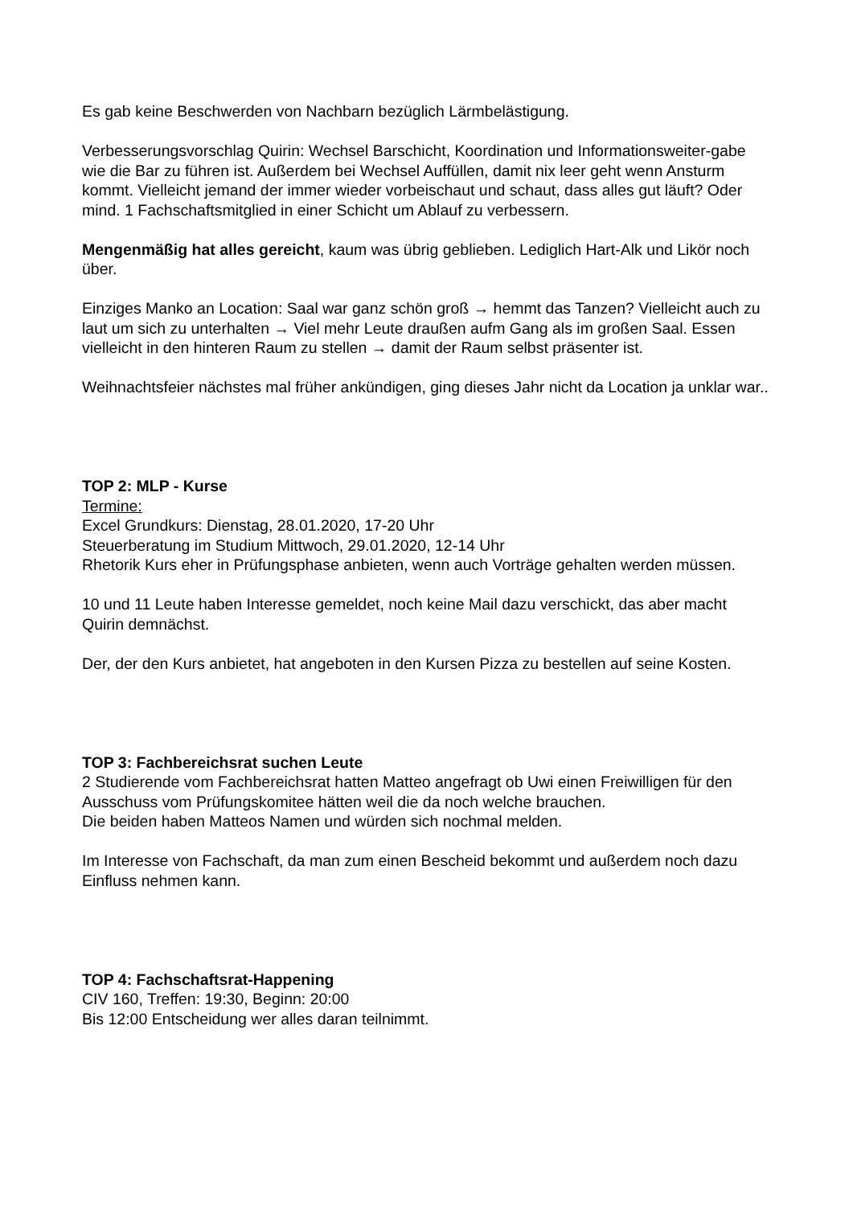Es gab keine Beschwerden von Nachbarn bezüglich Lärmbelästigung.
Verbesserungsvorschlag Quirin: Wechsel Barschicht, Koordination und Informationsweiter-gabe wie die Bar zu führen ist. Außerdem bei Wechsel Auffüllen, damit nix leer geht wenn Ansturm kommt. Vielleicht jemand der immer wieder vorbeischaut und schaut, dass alles gut läuft? Oder mind. 1 Fachschaftsmitglied in einer Schicht um Ablauf zu verbessern.
Mengenmäßig hat alles gereicht, kaum was übrig geblieben. Lediglich Hart-Alk und Likör noch über.
Einziges Manko an Location: Saal war ganz schön groß → hemmt das Tanzen? Vielleicht auch zu laut um sich zu unterhalten → Viel mehr Leute draußen aufm Gang als im großen Saal. Essen vielleicht in den hinteren Raum zu stellen → damit der Raum selbst präsenter ist.
Weihnachtsfeier nächstes mal früher ankündigen, ging dieses Jahr nicht da Location ja unklar war..
TOP 2: MLP - Kurse
Termine:
Excel Grundkurs: Dienstag, 28.01.2020, 17-20 Uhr
Steuerberatung im Studium Mittwoch, 29.01.2020, 12-14 Uhr
Rhetorik Kurs eher in Prüfungsphase anbieten, wenn auch Vorträge gehalten werden müssen.
10 und 11 Leute haben Interesse gemeldet, noch keine Mail dazu verschickt, das aber macht Quirin demnächst.
Der, der den Kurs anbietet, hat angeboten in den Kursen Pizza zu bestellen auf seine Kosten.
TOP 3: Fachbereichsrat suchen Leute
2 Studierende vom Fachbereichsrat hatten Matteo angefragt ob Uwi einen Freiwilligen für den Ausschuss vom Prüfungskomitee hätten weil die da noch welche brauchen.
Die beiden haben Matteos Namen und würden sich nochmal melden.
Im Interesse von Fachschaft, da man zum einen Bescheid bekommt und außerdem noch dazu Einfluss nehmen kann.
TOP 4: Fachschaftsrat-Happening
CIV 160, Treffen: 19:30, Beginn: 20:00
Bis 12:00 Entscheidung wer alles daran teilnimmt.